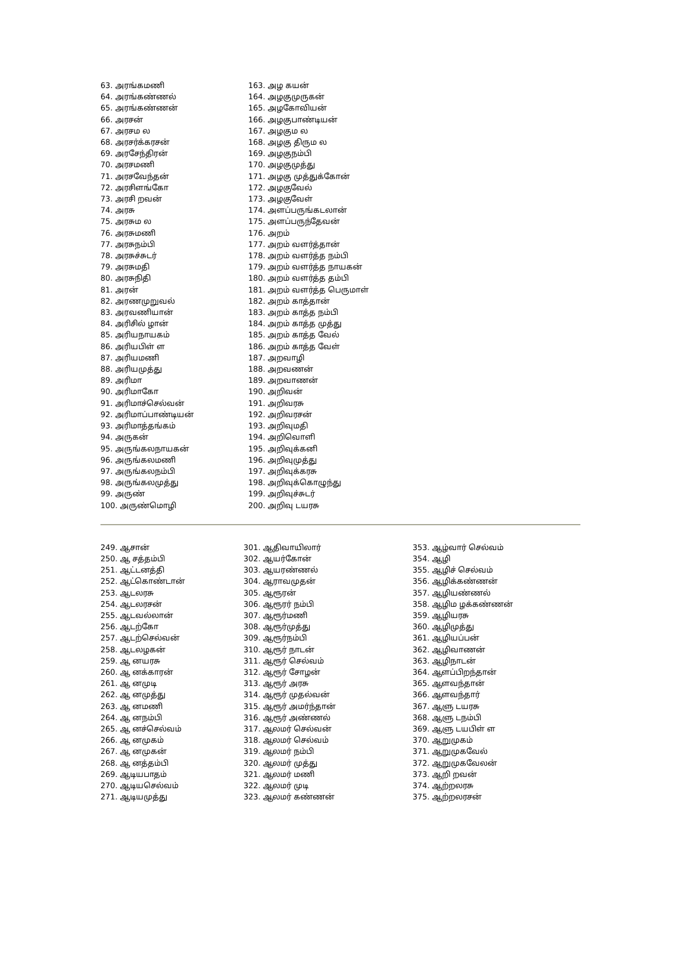63. அரங்கமணி
64. அரங்கண்ணல்
65. அரங்கண்ணன்
66. அரசன்
67. அரசம ல
68. அரசர்க்கரசன்
69. அரசேந்திரன்
70. அரசமணி
71. அரசவேந்தன்
72. அரசிளங்கோ
73. அரசி றவன்
74. அரசு
75. அரசும ல
76. அரசுமணி
77. அரசுநம்பி
78. அரசுச்சுடர்
79. அரசுமதி
80. அரசுநிதி
81. அரன்
82. அரணமுறுவல்
83. அரவணியான்
84. அரிசில் ழான்
85. அரியநாயகம்
86. அரியபிள் ள
87. அரியமணி
88. அரியமுத்து
89. அரிமா
90. அரிமாகோ
91. அரிமாச்செல்வன்
92. அரிமாப்பாண்டியன்
93. அரிமாத்தங்கம்
94. அருகன்
95. அருங்கலநாயகன்
96. அருங்கலமணி
97. அருங்கலநம்பி
98. அருங்கலமுத்து
99. அருண்
100. அருண்மொழி
163. அழ கயன்
164. அழகுமுருகன்
165. அழகோவியன்
166. அழகுபாண்டியன்
167. அழகும ல
168. அழகு திரும ல
169. அழகுநம்பி
170. அழகுமுத்து
171. அழகு முத்துக்கோன்
172. அழகுவேல்
173. அழகுவேள்
174. அளப்பருங்கடலான்
175. அளப்பருந்தேவன்
176. அறம்
177. அறம் வளர்த்தான்
178. அறம் வளர்த்த நம்பி
179. அறம் வளர்த்த நாயகன்
180. அறம் வளர்த்த தம்பி
181. அறம் வளர்த்த பெருமாள்
182. அறம் காத்தான்
183. அறம் காத்த நம்பி
184. அறம் காத்த முத்து
185. அறம் காத்த வேல்
186. அறம் காத்த வேள்
187. அறவாழி
188. அறவணன்
189. அறவாணன்
190. அறிவன்
191. அறிவரசு
192. அறிவரசன்
193. அறிவுமதி
194. அறிவொளி
195. அறிவுக்கனி
196. அறிவுமுத்து
197. அறிவுக்கரசு
198. அறிவுக்கொழுந்து
199. அறிவுச்சுடர்
200. அறிவு டயரசு
249. ஆசான்
250. ஆ சத்தம்பி
251. ஆட்டனத்தி
252. ஆட்கொண்டான்
253. ஆடலரசு
254. ஆடலரசன்
255. ஆடவல்லான்
256. ஆடற்கோ
257. ஆடற்செல்வன்
258. ஆடலழகன்
259. ஆ னயரசு
260. ஆ னக்காரன்
261. ஆ னமுடி
262. ஆ னமுத்து
263. ஆ னமணி
264. ஆ னநம்பி
265. ஆ னச்செல்வம்
266. ஆ னமுகம்
267. ஆ னமுகன்
268. ஆ னத்தம்பி
269. ஆடியபாதம்
270. ஆடியசெல்வம்
271. ஆடியமுத்து
301. ஆதிவாயிலார்
302. ஆயர்கோன்
303. ஆயரண்ணல்
304. ஆராவமுதன்
305. ஆரூரன்
306. ஆரூரர் நம்பி
307. ஆரூர்மணி
308. ஆரூர்முத்து
309. ஆரூர்நம்பி
310. ஆரூர் நாடன்
311. ஆரூர் செல்வம்
312. ஆரூர் சோழன்
313. ஆரூர் அரசு
314. ஆரூர் முதல்வன்
315. ஆரூர் அமர்ந்தான்
316. ஆரூர் அண்ணல்
317. ஆலமர் செல்வன்
318. ஆலமர் செல்வம்
319. ஆலமர் நம்பி
320. ஆலமர் முத்து
321. ஆலமர் மணி
322. ஆலமர் முடி
323. ஆலமர் கண்ணன்
353. ஆழ்வார் செல்வம்
354. ஆழி
355. ஆழிச் செல்வம்
356. ஆழிக்கண்ணன்
357. ஆழியண்ணல்
358. ஆழிம ழக்கண்ணன்
359. ஆழியரசு
360. ஆழிமுத்து
361. ஆழியப்பன்
362. ஆழிவாணன்
363. ஆழிநாடன்
364. ஆளப்பிறந்தான்
365. ஆளவந்தான்
366. ஆளவந்தார்
367. ஆளு டயரசு
368. ஆளு டநம்பி
369. ஆளு டயபிள் ள
370. ஆறுமுகம்
371. ஆறுமுகவேல்
372. ஆறுமுகவேலன்
373. ஆறி றவன்
374. ஆற்றலரசு
375. ஆற்றலரசன்